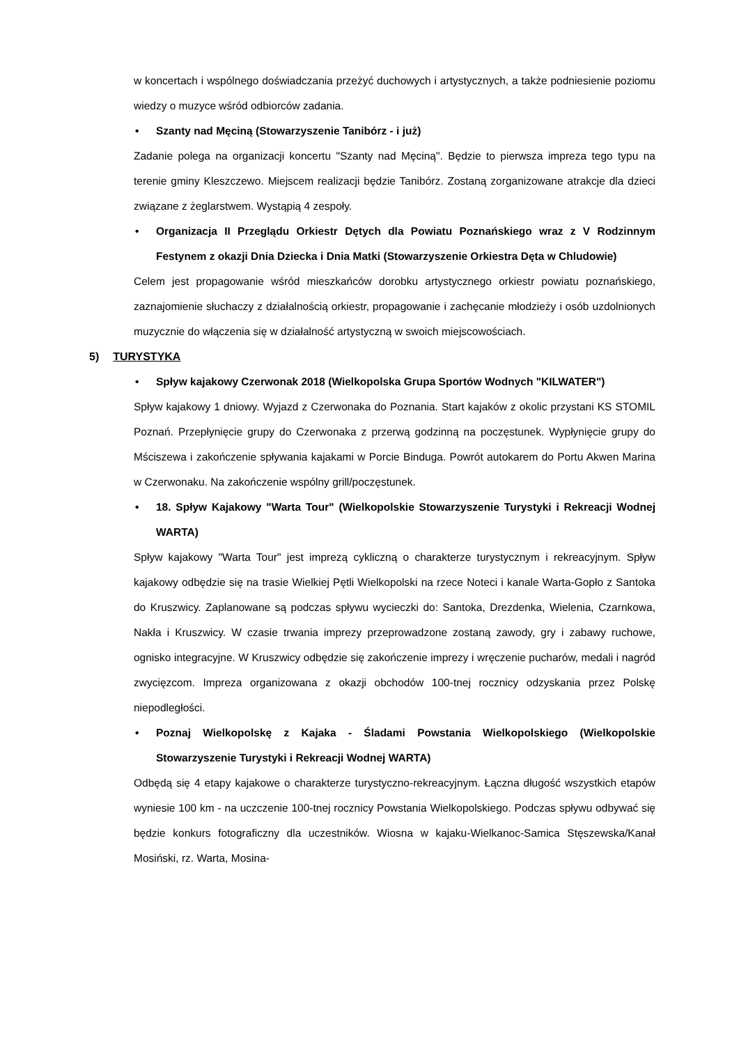w koncertach i wspólnego doświadczania przeżyć duchowych i artystycznych, a także podniesienie poziomu wiedzy o muzyce wśród odbiorców zadania.
• Szanty nad Męciną (Stowarzyszenie Tanibórz - i już)
Zadanie polega na organizacji koncertu "Szanty nad Męciną". Będzie to pierwsza impreza tego typu na terenie gminy Kleszczewo. Miejscem realizacji będzie Tanibórz. Zostaną zorganizowane atrakcje dla dzieci związane z żeglarstwem. Wystąpią 4 zespoły.
• Organizacja II Przeglądu Orkiestr Dętych dla Powiatu Poznańskiego wraz z V Rodzinnym Festynem z okazji Dnia Dziecka i Dnia Matki (Stowarzyszenie Orkiestra Dęta w Chludowie)
Celem jest propagowanie wśród mieszkańców dorobku artystycznego orkiestr powiatu poznańskiego, zaznajomienie słuchaczy z działalnością orkiestr, propagowanie i zachęcanie młodzieży i osób uzdolnionych muzycznie do włączenia się w działalność artystyczną w swoich miejscowościach.
5) TURYSTYKA
• Spływ kajakowy Czerwonak 2018 (Wielkopolska Grupa Sportów Wodnych "KILWATER")
Spływ kajakowy 1 dniowy. Wyjazd z Czerwonaka do Poznania. Start kajaków z okolic przystani KS STOMIL Poznań. Przepłynięcie grupy do Czerwonaka z przerwą godzinną na poczęstunek. Wypłynięcie grupy do Mściszewa i zakończenie spływania kajakami w Porcie Binduga. Powrót autokarem do Portu Akwen Marina w Czerwonaku. Na zakończenie wspólny grill/poczęstunek.
• 18. Spływ Kajakowy "Warta Tour" (Wielkopolskie Stowarzyszenie Turystyki i Rekreacji Wodnej WARTA)
Spływ kajakowy "Warta Tour" jest imprezą cykliczną o charakterze turystycznym i rekreacyjnym. Spływ kajakowy odbędzie się na trasie Wielkiej Pętli Wielkopolski na rzece Noteci i kanale Warta-Gopło z Santoka do Kruszwicy. Zaplanowane są podczas spływu wycieczki do: Santoka, Drezdenka, Wielenia, Czarnkowa, Nakła i Kruszwicy. W czasie trwania imprezy przeprowadzone zostaną zawody, gry i zabawy ruchowe, ognisko integracyjne. W Kruszwicy odbędzie się zakończenie imprezy i wręczenie pucharów, medali i nagród zwycięzcom. Impreza organizowana z okazji obchodów 100-tnej rocznicy odzyskania przez Polskę niepodległości.
• Poznaj Wielkopolskę z Kajaka - Śladami Powstania Wielkopolskiego (Wielkopolskie Stowarzyszenie Turystyki i Rekreacji Wodnej WARTA)
Odbędą się 4 etapy kajakowe o charakterze turystyczno-rekreacyjnym. Łączna długość wszystkich etapów wyniesie 100 km - na uczczenie 100-tnej rocznicy Powstania Wielkopolskiego. Podczas spływu odbywać się będzie konkurs fotograficzny dla uczestników. Wiosna w kajaku-Wielkanoc-Samica Stęszewska/Kanał Mosiński, rz. Warta, Mosina-